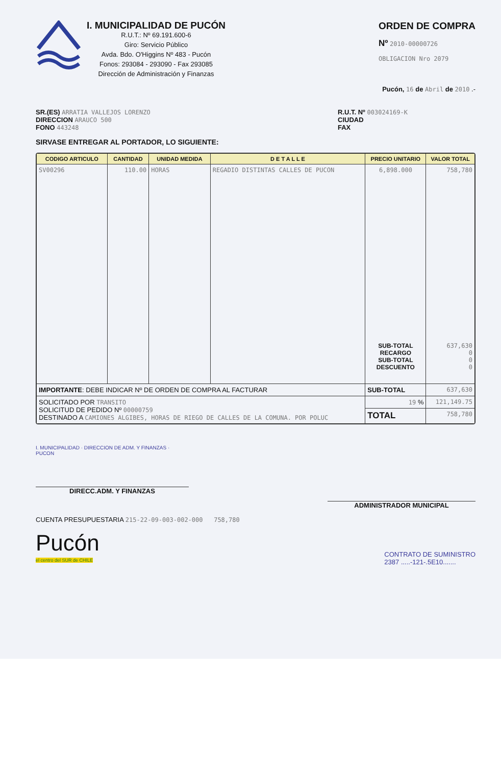I. MUNICIPALIDAD DE PUCÓN
R.U.T.: Nº 69.191.600-6
Giro: Servicio Público
Avda. Bdo. O'Higgins Nº 483 - Pucón
Fonos: 293084 - 293090 - Fax 293085
Dirección de Administración y Finanzas
ORDEN DE COMPRA
Nº 2010-00000726
OBLIGACION Nro 2079
Pucón, 16 de Abril de 2010 .-
SR.(ES) ARRATIA VALLEJOS LORENZO
DIRECCION ARAUCO 500
FONO 443248
R.U.T. Nº 003024169-K
CIUDAD
FAX
SIRVASE ENTREGAR AL PORTADOR, LO SIGUIENTE:
| CODIGO ARTICULO | CANTIDAD | UNIDAD MEDIDA | D E T A L L E | PRECIO UNITARIO | VALOR TOTAL |
| --- | --- | --- | --- | --- | --- |
| SV00296 | 110.00 | HORAS | REGADIO DISTINTAS CALLES DE PUCON | 6,898.000 SUB-TOTAL RECARGO SUB-TOTAL DESCUENTO | 758,780 637,630 0 0 0 |
| IMPORTANTE : DEBE INDICAR Nº DE ORDEN DE COMPRA AL FACTURAR | | | | SUB-TOTAL | 637,630 |
| SOLICITADO POR TRANSITO SOLICITUD DE PEDIDO Nº 00000759 DESTINADO A CAMIONES ALGIBES, HORAS DE RIEGO DE CALLES DE LA COMUNA. POR POLUC | | | | 19 % | 121,149.75 |
| | | | | TOTAL | 758,780 |
I. MUNICIPALIDAD · DIRECCION DE ADM. Y FINANZAS · PUCON
DIRECC.ADM. Y FINANZAS
ADMINISTRADOR MUNICIPAL
CUENTA PRESUPUESTARIA 215-22-09-003-002-000 758,780
Pucón
el centro del SUR de CHILE
CONTRATO DE SUMINISTRO
2387 .....-121-.5E10.......